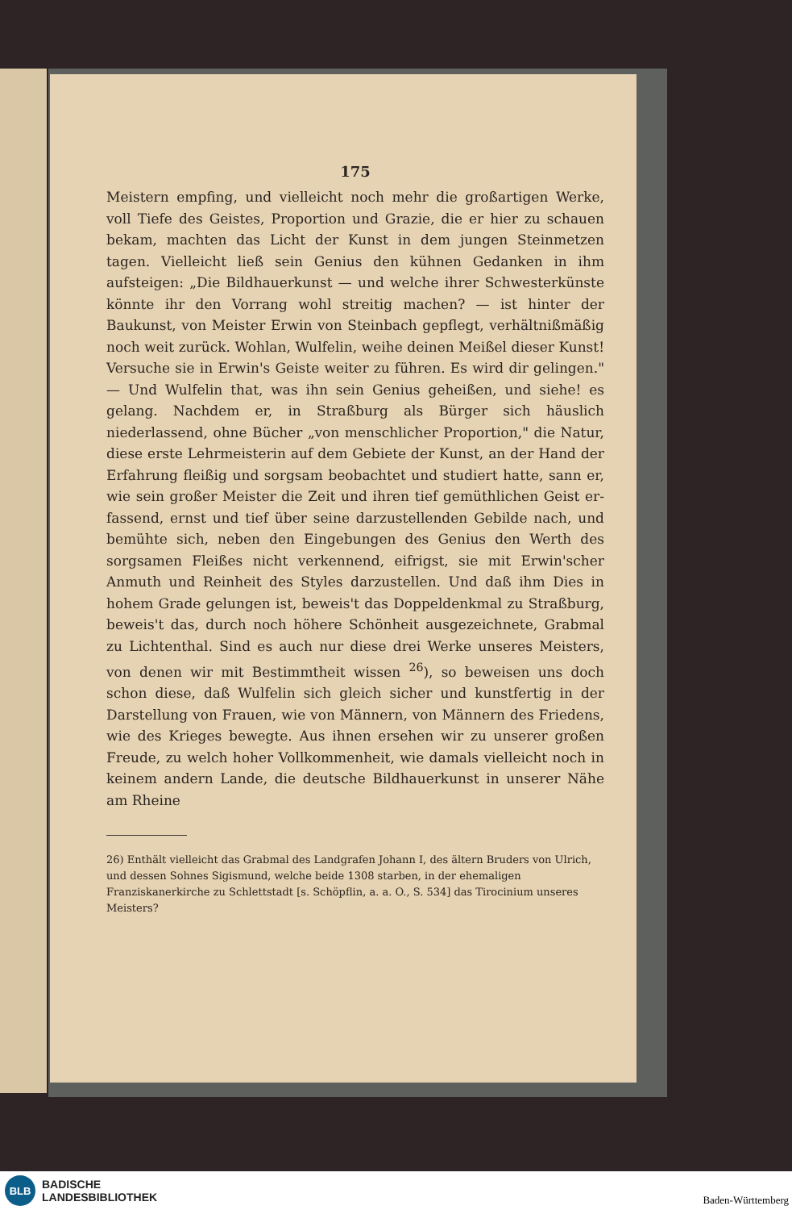175
Meistern empfing, und vielleicht noch mehr die großartigen Werke, voll Tiefe des Geistes, Proportion und Grazie, die er hier zu schauen bekam, machten das Licht der Kunst in dem jungen Stein­metzen tagen. Vielleicht ließ sein Genius den kühnen Gedanken in ihm aufsteigen: „Die Bildhauerkunst — und welche ihrer Schwesterkünste könnte ihr den Vorrang wohl streitig machen? — ist hinter der Baukunst, von Meister Erwin von Steinbach ge­pflegt, verhältnißmäßig noch weit zurück. Wohlan, Wulfelin, weihe deinen Meißel dieser Kunst! Versuche sie in Erwin's Geiste weiter zu führen. Es wird dir gelingen." — Und Wulfelin that, was ihn sein Genius geheißen, und siehe! es gelang. Nachdem er, in Straßburg als Bürger sich häuslich niederlassend, ohne Bücher „von menschlicher Proportion," die Natur, diese erste Lehr­meisterin auf dem Gebiete der Kunst, an der Hand der Erfahrung fleißig und sorgsam beobachtet und studiert hatte, sann er, wie sein großer Meister die Zeit und ihren tief gemüthlichen Geist er­fassend, ernst und tief über seine darzustellenden Gebilde nach, und bemühte sich, neben den Eingebungen des Genius den Werth des sorgsamen Fleißes nicht verkennend, eifrigst, sie mit Erwin'­scher Anmuth und Reinheit des Styles darzustellen. Und daß ihm Dies in hohem Grade gelungen ist, beweis't das Doppeldenkmal zu Straßburg, beweis't das, durch noch höhere Schönheit aus­gezeichnete, Grabmal zu Lichtenthal. Sind es auch nur diese drei Werke unseres Meisters, von denen wir mit Bestimmtheit wis­sen <sup>26</sup>), so beweisen uns doch schon diese, daß Wulfelin sich gleich sicher und kunstfertig in der Darstellung von Frauen, wie von Männern, von Männern des Friedens, wie des Krieges bewegte. Aus ihnen ersehen wir zu unserer großen Freude, zu welch hoher Vollkommenheit, wie damals vielleicht noch in keinem andern Lande, die deutsche Bildhauerkunst in unserer Nähe am Rheine
26) Enthält vielleicht das Grabmal des Landgrafen Johann I, des ältern Bruders von Ulrich, und dessen Sohnes Sigismund, welche beide 1308 starben, in der ehemaligen Franziskanerkirche zu Schlettstadt [s. Schöpflin, a. a. O., S. 534] das Tirocinium unseres Meisters?
BLB
BADISCHE
LANDESBIBLIOTHEK
Baden-Württemberg